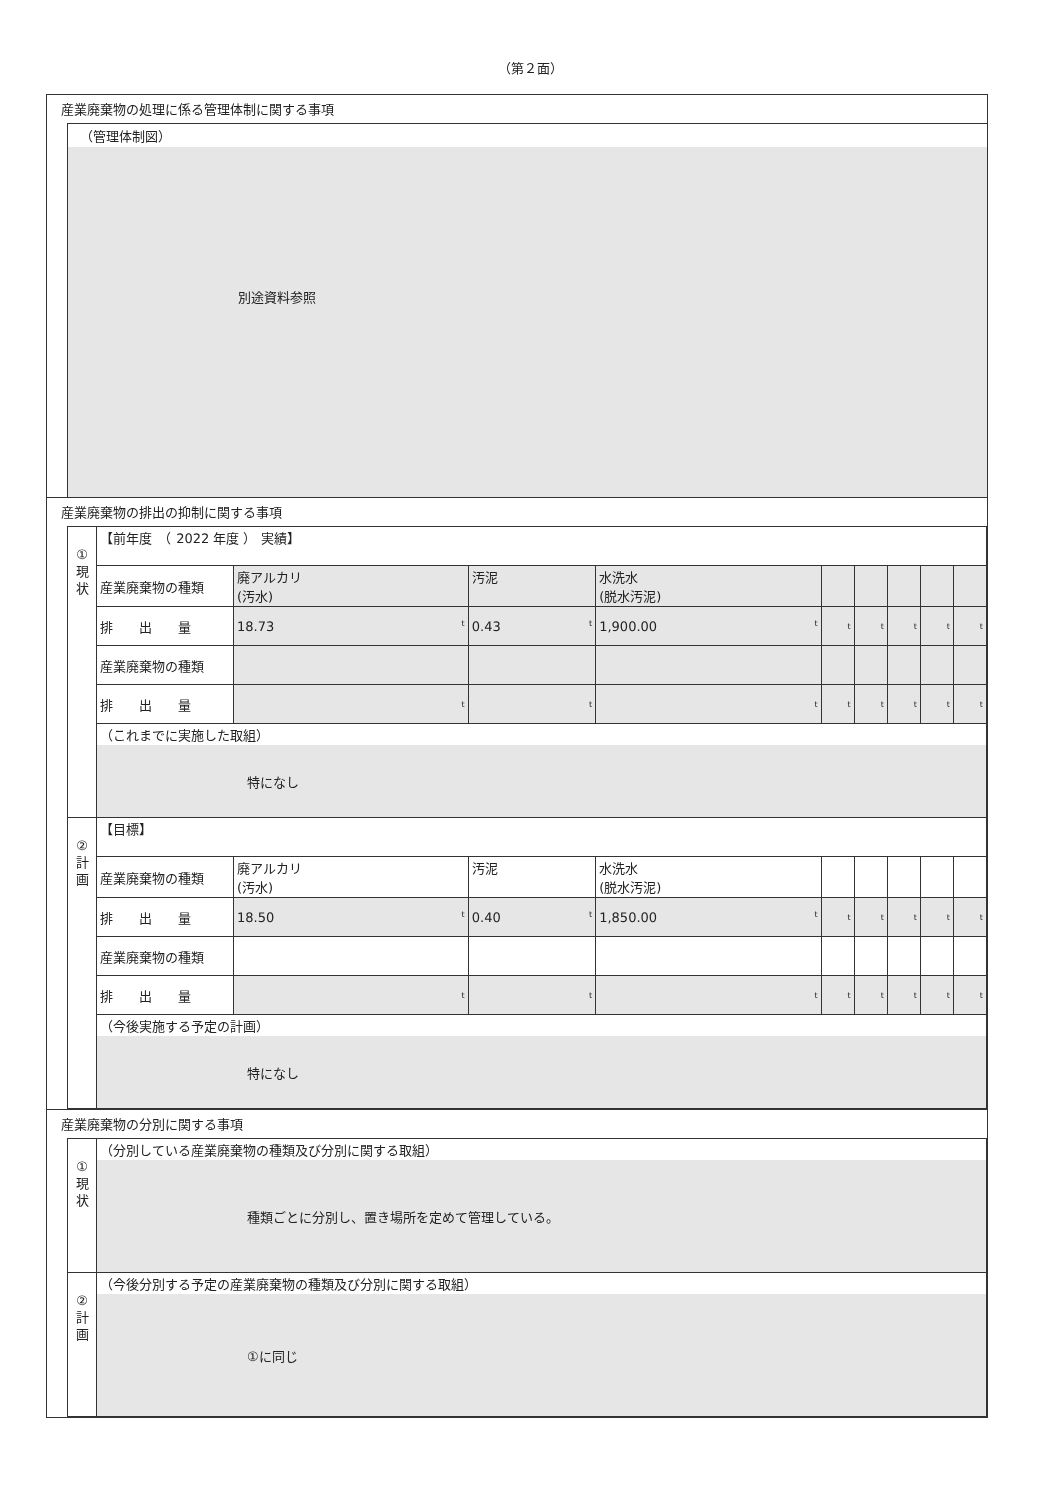（第２面）
産業廃棄物の処理に係る管理体制に関する事項
（管理体制図）
別途資料参照
産業廃棄物の排出の抑制に関する事項
| ① 現 状 | 【前年度 （ 2022 年度 ） 実績】 | | | | | | | | |
| | 産業廃棄物の種類 | 廃アルカリ (汚水) | 汚泥 | 水洗水 (脱水汚泥) | | | | | |
| | 排 出 量 | 18.73 t | 0.43 t | 1,900.00 t | t | t | t | t | t |
| | 産業廃棄物の種類 | | | | | | | | |
| | 排 出 量 | t | t | t | t | t | t | t | t |
| | （これまでに実施した取組） | | | | | | | | |
| | 特になし | | | | | | | | |
| ② 計 画 | 【目標】 | | | | | | | | |
| | 産業廃棄物の種類 | 廃アルカリ (汚水) | 汚泥 | 水洗水 (脱水汚泥) | | | | | |
| | 排 出 量 | 18.50 t | 0.40 t | 1,850.00 t | t | t | t | t | t |
| | 産業廃棄物の種類 | | | | | | | | |
| | 排 出 量 | t | t | t | t | t | t | t | t |
| | （今後実施する予定の計画） | | | | | | | | |
| | 特になし | | | | | | | | |
産業廃棄物の分別に関する事項
| ① 現 状 | （分別している産業廃棄物の種類及び分別に関する取組） |
| | 種類ごとに分別し、置き場所を定めて管理している。 |
| ② 計 画 | （今後分別する予定の産業廃棄物の種類及び分別に関する取組） |
| | ①に同じ |